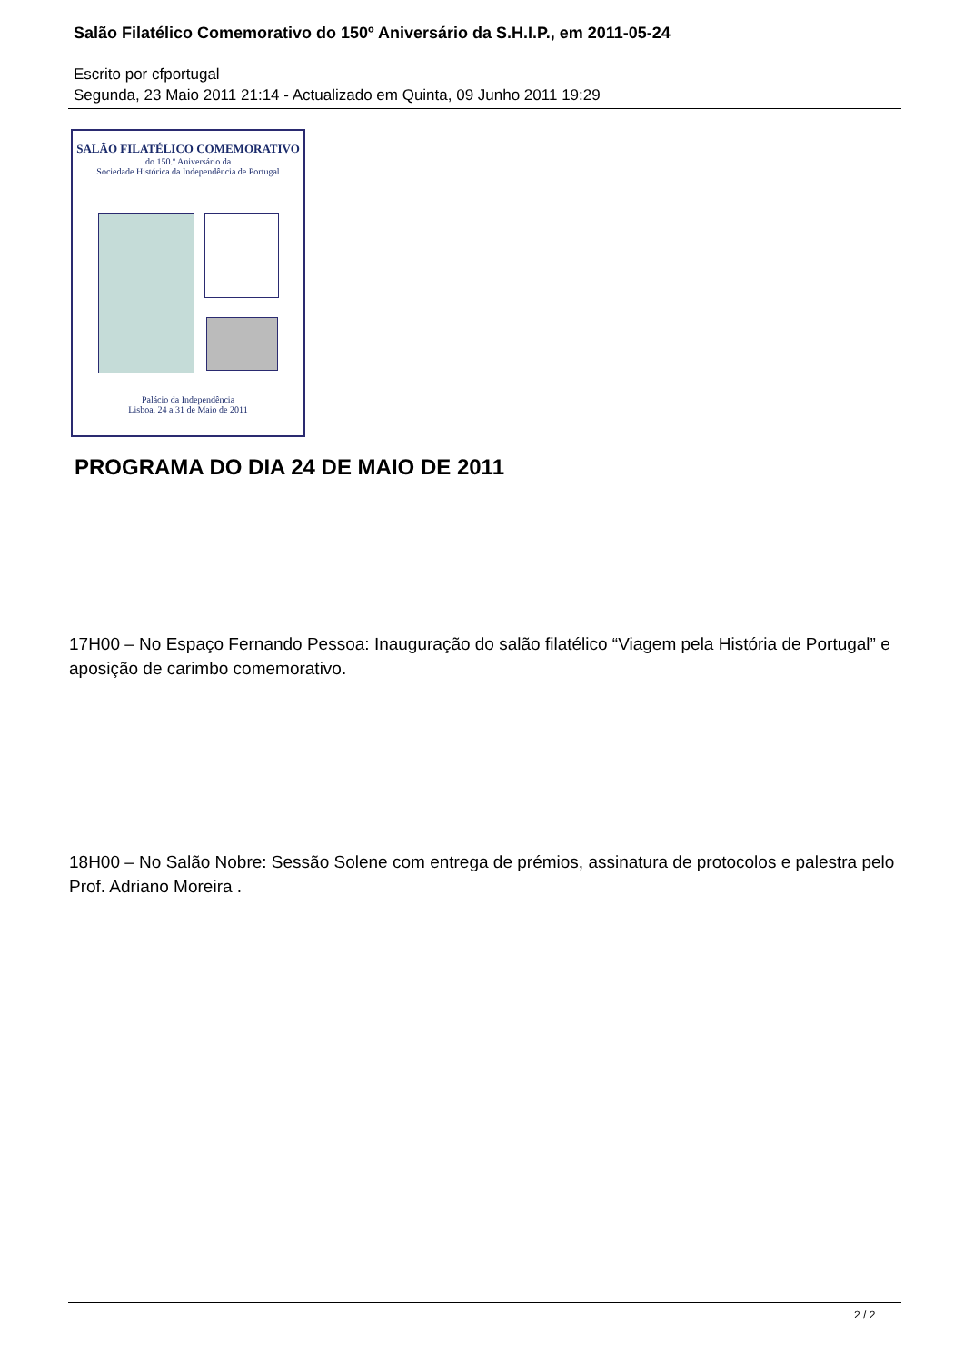Salão Filatélico Comemorativo do 150º Aniversário da S.H.I.P., em 2011-05-24
Escrito por cfportugal
Segunda, 23 Maio 2011 21:14 - Actualizado em Quinta, 09 Junho 2011 19:29
SALÃO FILATÉLICO COMEMORATIVO
do 150.º Aniversário da
Sociedade Histórica da Independência de Portugal
Palácio da Independência
Lisboa, 24 a 31 de Maio de 2011
PROGRAMA DO DIA 24 DE MAIO DE 2011
17H00 – No Espaço Fernando Pessoa: Inauguração do salão filatélico “Viagem pela História de Portugal” e aposição de carimbo comemorativo.
18H00 – No Salão Nobre: Sessão Solene com entrega de prémios, assinatura de protocolos e palestra pelo Prof. Adriano Moreira .
2 / 2